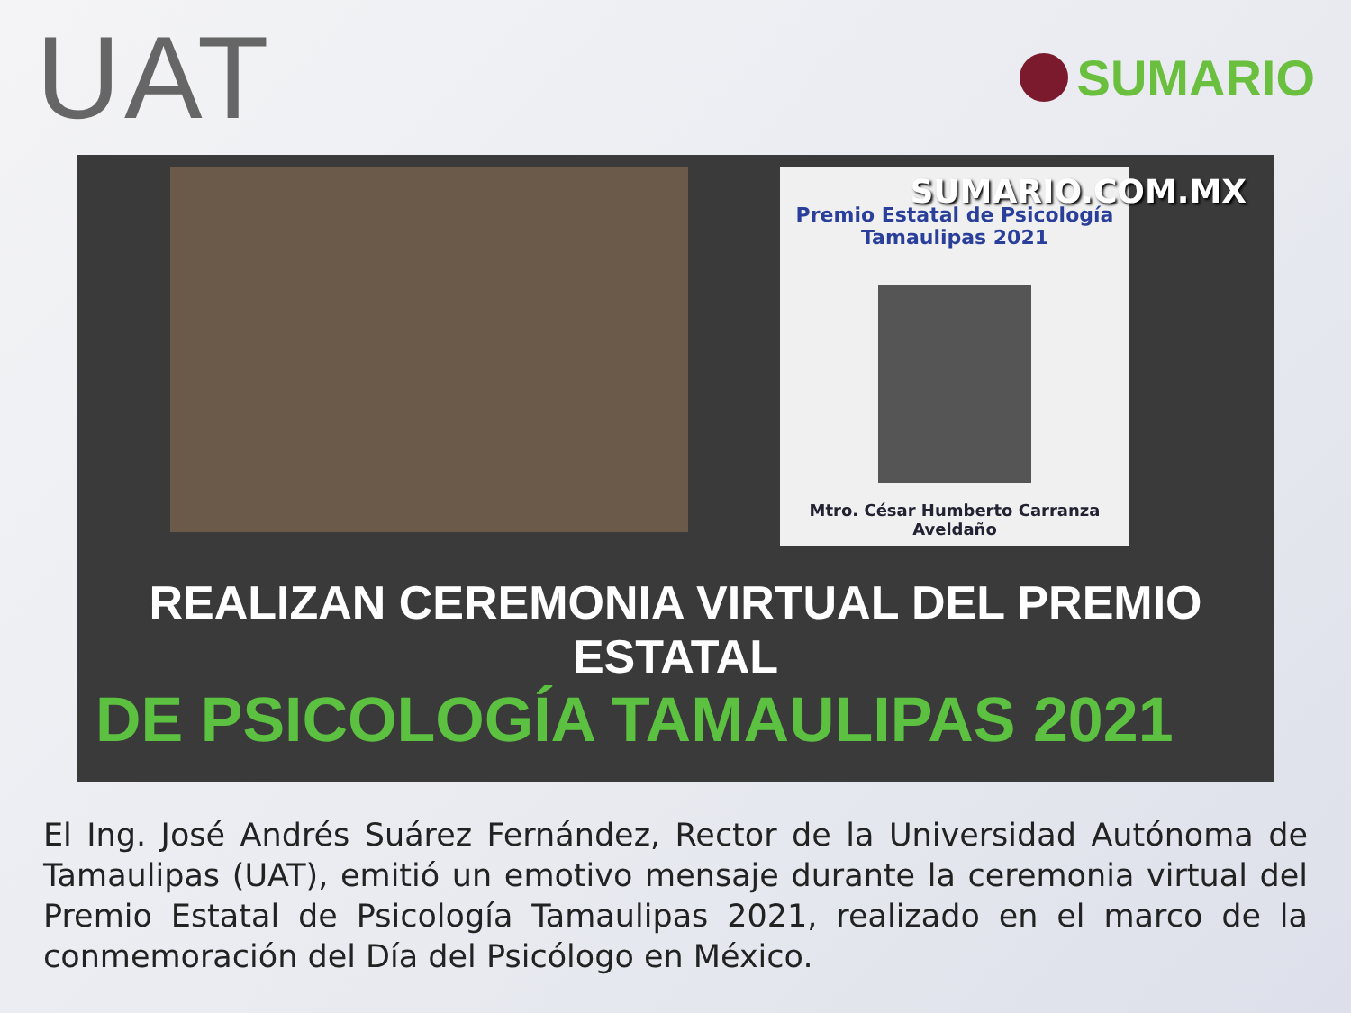UAT
SUMARIO
Premio Estatal de Psicología
Tamaulipas 2021
Mtro. César Humberto Carranza Aveldaño
SUMARIO.COM.MX
REALIZAN CEREMONIA VIRTUAL DEL PREMIO ESTATAL
DE PSICOLOGÍA TAMAULIPAS 2021
El Ing. José Andrés Suárez Fernández, Rector de la Universidad Autónoma de Tamaulipas (UAT), emitió un emotivo mensaje durante la ceremonia virtual del Premio Estatal de Psicología Tamaulipas 2021, realizado en el marco de la conmemoración del Día del Psicólogo en México.